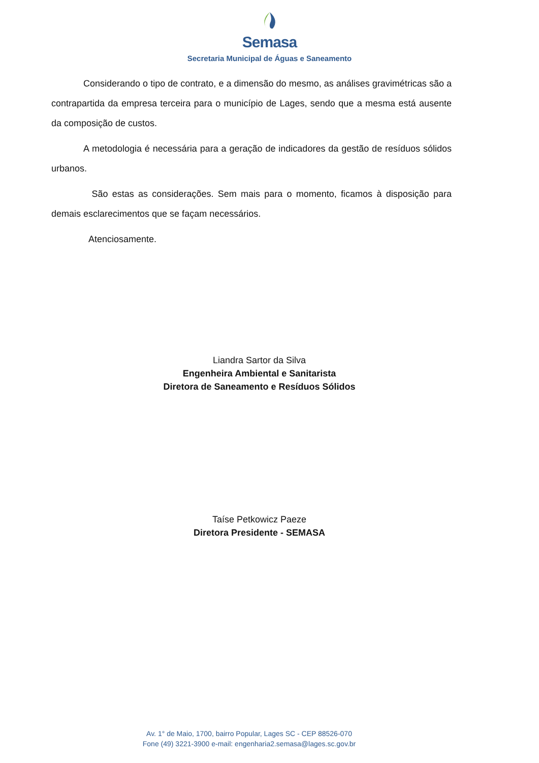Semasa
Secretaria Municipal de Águas e Saneamento
Considerando o tipo de contrato, e a dimensão do mesmo, as análises gravimétricas são a contrapartida da empresa terceira para o município de Lages, sendo que a mesma está ausente da composição de custos.
A metodologia é necessária para a geração de indicadores da gestão de resíduos sólidos urbanos.
São estas as considerações. Sem mais para o momento, ficamos à disposição para demais esclarecimentos que se façam necessários.
Atenciosamente.
Liandra Sartor da Silva
Engenheira Ambiental e Sanitarista
Diretora de Saneamento e Resíduos Sólidos
Taíse Petkowicz Paeze
Diretora Presidente - SEMASA
Av. 1° de Maio, 1700, bairro Popular, Lages SC - CEP 88526-070
Fone (49) 3221-3900 e-mail: engenharia2.semasa@lages.sc.gov.br